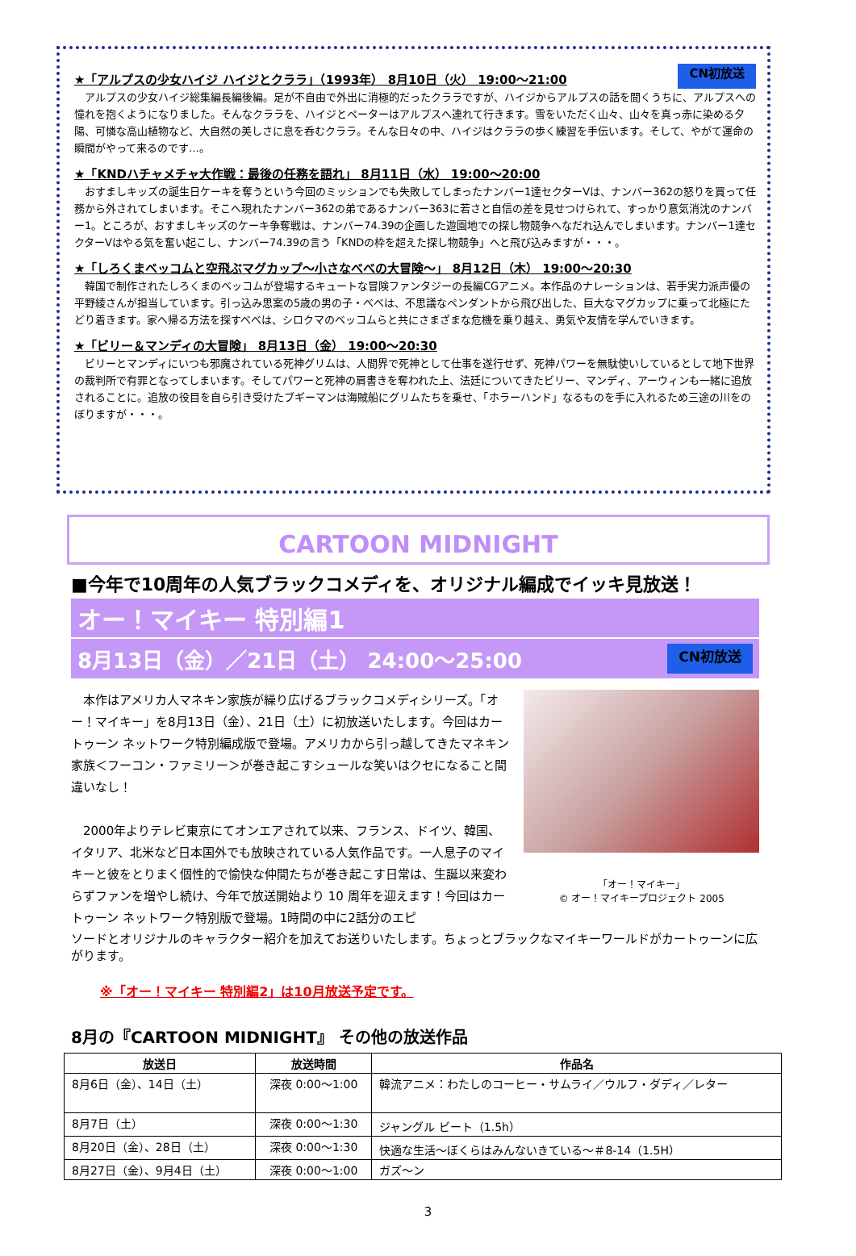★「アルプスの少女ハイジ ハイジとクララ」（1993年） 8月10日（火） 19:00～21:00
CN初放送
　アルプスの少女ハイジ総集編長編後編。足が不自由で外出に消極的だったクララですが、ハイジからアルプスの話を聞くうちに、アルプスへの憧れを抱くようになりました。そんなクララを、ハイジとペーターはアルプスへ連れて行きます。雪をいただく山々、山々を真っ赤に染める夕陽、可憐な高山植物など、大自然の美しさに息を呑むクララ。そんな日々の中、ハイジはクララの歩く練習を手伝います。そして、やがて運命の瞬間がやって来るのです…。
★「KNDハチャメチャ大作戦：最後の任務を語れ」 8月11日（水） 19:00～20:00
　おすましキッズの誕生日ケーキを奪うという今回のミッションでも失敗してしまったナンバー1達セクターVは、ナンバー362の怒りを買って任務から外されてしまいます。そこへ現れたナンバー362の弟であるナンバー363に若さと自信の差を見せつけられて、すっかり意気消沈のナンバー1。ところが、おすましキッズのケーキ争奪戦は、ナンバー74.39の企画した遊園地での探し物競争へなだれ込んでしまいます。ナンバー1達セクターVはやる気を奮い起こし、ナンバー74.39の言う「KNDの枠を超えた探し物競争」へと飛び込みますが・・・。
★「しろくまベッコムと空飛ぶマグカップ～小さなべべの大冒険～」 8月12日（木） 19:00～20:30
　韓国で制作されたしろくまのベッコムが登場するキュートな冒険ファンタジーの長編CGアニメ。本作品のナレーションは、若手実力派声優の平野綾さんが担当しています。引っ込み思案の5歳の男の子・べべは、不思議なペンダントから飛び出した、巨大なマグカップに乗って北極にたどり着きます。家へ帰る方法を探すべべは、シロクマのベッコムらと共にさまざまな危機を乗り越え、勇気や友情を学んでいきます。
★「ビリー＆マンディの大冒険」 8月13日（金） 19:00～20:30
　ビリーとマンディにいつも邪魔されている死神グリムは、人間界で死神として仕事を遂行せず、死神パワーを無駄使いしているとして地下世界の裁判所で有罪となってしまいます。そしてパワーと死神の肩書きを奪われた上、法廷についてきたビリー、マンディ、アーウィンも一緒に追放されることに。追放の役目を自ら引き受けたブギーマンは海賊船にグリムたちを乗せ、「ホラーハンド」なるものを手に入れるため三途の川をのぼりますが・・・。
CARTOON MIDNIGHT
■今年で10周年の人気ブラックコメディを、オリジナル編成でイッキ見放送！
オー！マイキー 特別編1
8月13日（金）／21日（土） 24:00～25:00 CN初放送
　本作はアメリカ人マネキン家族が繰り広げるブラックコメディシリーズ。「オー！マイキー」を8月13日（金）、21日（土）に初放送いたします。今回はカートゥーン ネットワーク特別編成版で登場。アメリカから引っ越してきたマネキン家族＜フーコン・ファミリー＞が巻き起こすシュールな笑いはクセになること間違いなし！
　2000年よりテレビ東京にてオンエアされて以来、フランス、ドイツ、韓国、イタリア、北米など日本国外でも放映されている人気作品です。一人息子のマイキーと彼をとりまく個性的で愉快な仲間たちが巻き起こす日常は、生誕以来変わらずファンを増やし続け、今年で放送開始より 10 周年を迎えます！今回はカートゥーン ネットワーク特別版で登場。1時間の中に2話分のエピ
「オー！マイキー」
© オー！マイキープロジェクト 2005
ソードとオリジナルのキャラクター紹介を加えてお送りいたします。ちょっとブラックなマイキーワールドがカートゥーンに広がります。
※「オー！マイキー 特別編2」は10月放送予定です。
8月の『CARTOON MIDNIGHT』 その他の放送作品
| 放送日 | 放送時間 | 作品名 |
| --- | --- | --- |
| 8月6日（金）、14日（土） | 深夜 0:00～1:00 | 韓流アニメ：わたしのコーヒー・サムライ／ウルフ・ダディ／レター |
| 8月7日（土） | 深夜 0:00～1:30 | ジャングル ビート（1.5h） |
| 8月20日（金）、28日（土） | 深夜 0:00～1:30 | 快適な生活～ぼくらはみんないきている～＃8-14（1.5H） |
| 8月27日（金）、9月4日（土） | 深夜 0:00～1:00 | ガズ～ン |
3